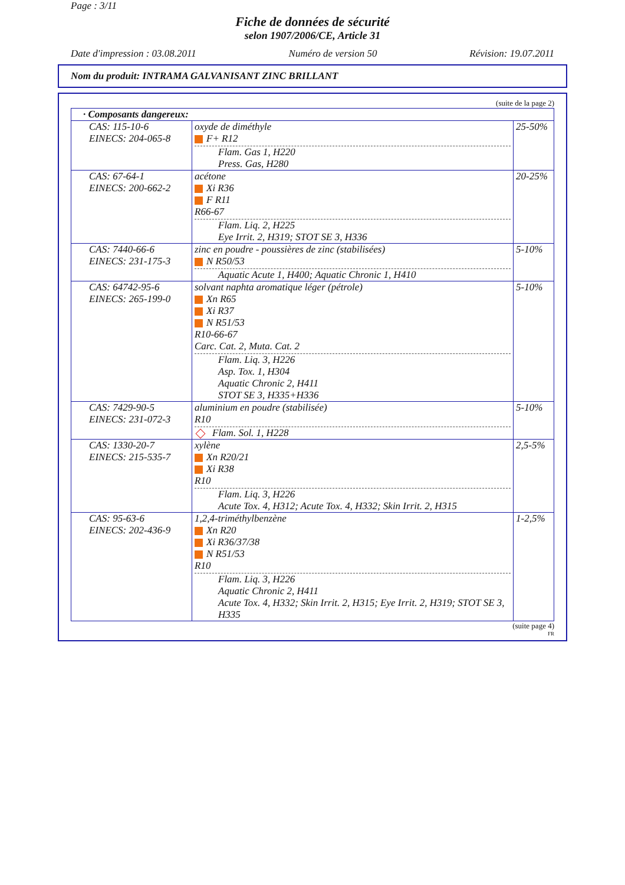Page : 3/11
Fiche de données de sécurité
selon 1907/2006/CE, Article 31
Date d'impression : 03.08.2011 Numéro de version 50 Révision: 19.07.2011
Nom du produit: INTRAMA GALVANISANT ZINC BRILLANT
(suite de la page 2)
| · Composants dangereux: | | |
| CAS: 115-10-6 EINECS: 204-065-8 | oxyde de diméthyle F+ R12 Flam. Gas 1, H220 Press. Gas, H280 | 25-50% |
| CAS: 67-64-1 EINECS: 200-662-2 | acétone Xi R36 F R11 R66-67 Flam. Liq. 2, H225 Eye Irrit. 2, H319; STOT SE 3, H336 | 20-25% |
| CAS: 7440-66-6 EINECS: 231-175-3 | zinc en poudre - poussières de zinc (stabilisées) N R50/53 Aquatic Acute 1, H400; Aquatic Chronic 1, H410 | 5-10% |
| CAS: 64742-95-6 EINECS: 265-199-0 | solvant naphta aromatique léger (pétrole) Xn R65 Xi R37 N R51/53 R10-66-67 Carc. Cat. 2, Muta. Cat. 2 Flam. Liq. 3, H226 Asp. Tox. 1, H304 Aquatic Chronic 2, H411 STOT SE 3, H335+H336 | 5-10% |
| CAS: 7429-90-5 EINECS: 231-072-3 | aluminium en poudre (stabilisée) R10 Flam. Sol. 1, H228 | 5-10% |
| CAS: 1330-20-7 EINECS: 215-535-7 | xylène Xn R20/21 Xi R38 R10 Flam. Liq. 3, H226 Acute Tox. 4, H312; Acute Tox. 4, H332; Skin Irrit. 2, H315 | 2,5-5% |
| CAS: 95-63-6 EINECS: 202-436-9 | 1,2,4-triméthylbenzène Xn R20 Xi R36/37/38 N R51/53 R10 Flam. Liq. 3, H226 Aquatic Chronic 2, H411 Acute Tox. 4, H332; Skin Irrit. 2, H315; Eye Irrit. 2, H319; STOT SE 3, H335 | 1-2,5% |
(suite page 4)
FR